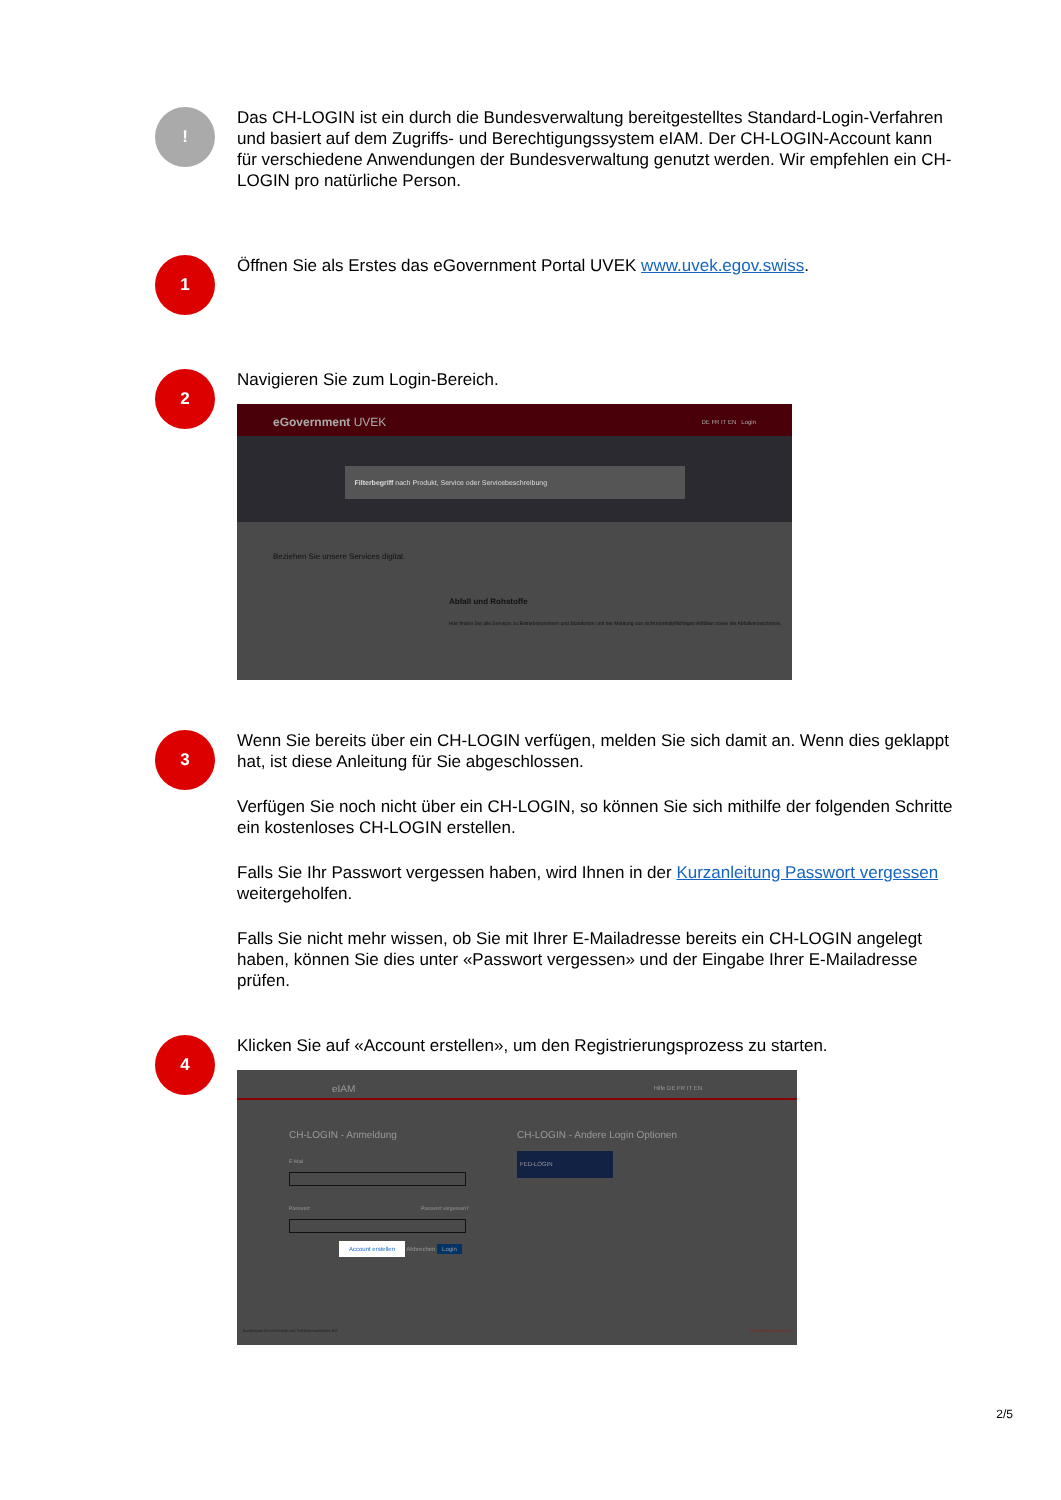!
Das CH-LOGIN ist ein durch die Bundesverwaltung bereitgestelltes Standard-Login-Verfahren und basiert auf dem Zugriffs- und Berechtigungssystem eIAM. Der CH-LOGIN-Account kann für verschiedene Anwendungen der Bundesverwaltung genutzt werden. Wir empfehlen ein CH-LOGIN pro natürliche Person.
1
Öffnen Sie als Erstes das eGovernment Portal UVEK www.uvek.egov.swiss.
2
Navigieren Sie zum Login-Bereich.
eGovernment UVEK DE FR IT EN Login
Filterbegriff nach Produkt, Service oder Servicebeschreibung
Beziehen Sie unsere Services digital.
Abfall und Rohstoffe
Hier finden Sie alle Services zu Betriebsnummern und Standorten und der Meldung von nicht kontrollpflichtigen Abfällen sowie die Abfallverzeichnisse.
3
Wenn Sie bereits über ein CH-LOGIN verfügen, melden Sie sich damit an. Wenn dies geklappt hat, ist diese Anleitung für Sie abgeschlossen.
Verfügen Sie noch nicht über ein CH-LOGIN, so können Sie sich mithilfe der folgenden Schritte ein kostenloses CH-LOGIN erstellen.
Falls Sie Ihr Passwort vergessen haben, wird Ihnen in der Kurzanleitung Passwort vergessen weitergeholfen.
Falls Sie nicht mehr wissen, ob Sie mit Ihrer E-Mailadresse bereits ein CH-LOGIN angelegt haben, können Sie dies unter «Passwort vergessen» und der Eingabe Ihrer E-Mailadresse prüfen.
4
Klicken Sie auf «Account erstellen», um den Registrierungsprozess zu starten.
eIAM Hilfe DE FR IT EN
CH-LOGIN - Anmeldung
E-Mail
Passwort Passwort vergessen?
Account erstellen Abbrechen Login
CH-LOGIN - Andere Login Optionen
FED-LOGIN
Bundesamt für Informatik und Telekommunikation BIT
Rechtliche Grundlagen
2/5